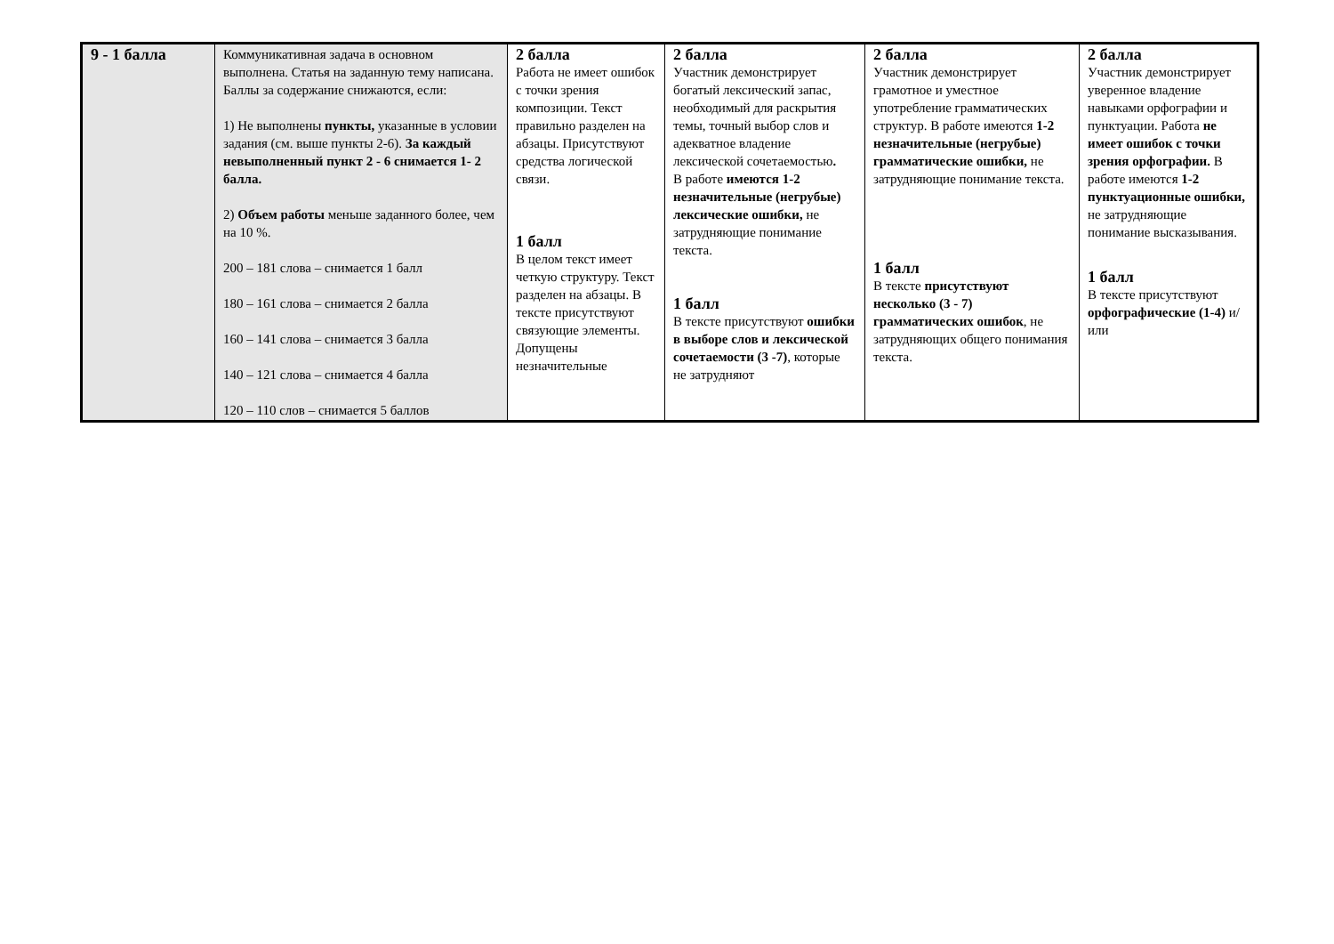| 9 - 1 балла | Коммуникативная задача в основном выполнена. Статья на заданную тему написана. Баллы за содержание снижаются, если: 1) Не выполнены пункты, указанные в условии задания (см. выше пункты 2-6). За каждый невыполненный пункт 2 - 6 снимается 1- 2 балла. 2) Объем работы меньше заданного более, чем на 10 %. 200 – 181 слова – снимается 1 балл 180 – 161 слова – снимается 2 балла 160 – 141 слова – снимается 3 балла 140 – 121 слова – снимается 4 балла 120 – 110 слов – снимается 5 баллов | 2 балла Работа не имеет ошибок с точки зрения композиции. Текст правильно разделен на абзацы. Присутствуют средства логической связи. 1 балл В целом текст имеет четкую структуру. Текст разделен на абзацы. В тексте присутствуют связующие элементы. Допущены незначительные | 2 балла Участник демонстрирует богатый лексический запас, необходимый для раскрытия темы, точный выбор слов и адекватное владение лексической сочетаемостью . В работе имеются 1-2 незначительные (негрубые) лексические ошибки, не затрудняющие понимание текста. 1 балл В тексте присутствуют ошибки в выборе слов и лексической сочетаемости (3 -7) , которые не затрудняют | 2 балла Участник демонстрирует грамотное и уместное употребление грамматических структур. В работе имеются 1-2 незначительные (негрубые) грамматические ошибки, не затрудняющие понимание текста. 1 балл В тексте присутствуют несколько (3 - 7) грамматических ошибок , не затрудняющих общего понимания текста. | 2 балла Участник демонстрирует уверенное владение навыками орфографии и пунктуации. Работа не имеет ошибок с точки зрения орфографии. В работе имеются 1-2 пунктуационные ошибки, не затрудняющие понимание высказывания. 1 балл В тексте присутствуют орфографические (1-4) и/или |